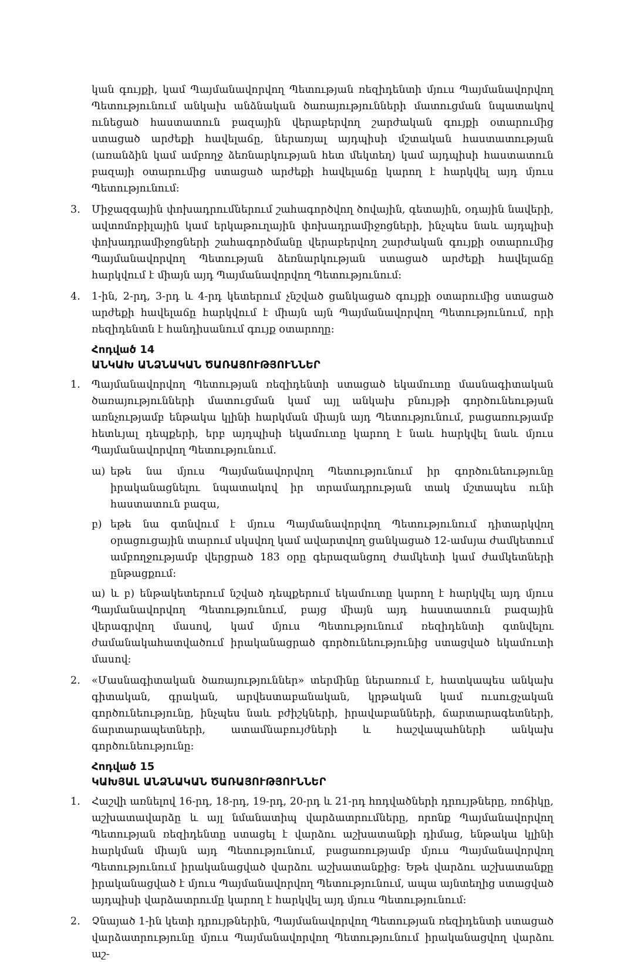կան գույքի, կամ Պայմանավորվող Պետության ռեզիդենտի մյուս Պայմանավորվող Պետությունում անկախ անձնական ծառայությունների մատուցման նպատակով ունեցած հաստատուն բազային վերաբերվող շարժական գույքի օտարումից ստացած արժեքի հավելաճը, ներառյալ այդպիսի մշտական հաստատության (առանձին կամ ամբողջ ձեռնարկության հետ մեկտեղ) կամ այդպիսի հաստատուն բազայի օտարումից ստացած արժեքի հավելաճը կարող է հարկվել այդ մյուս Պետությունում:
3. Միջազգային փոխադրումներում շահագործվող ծովային, գետային, օդային նավերի, ավտոմոբիլային կամ երկաթուղային փոխադրամիջոցների, ինչպես նաև այդպիսի փոխադրամիջոցների շահագործմանը վերաբերվող շարժական գույքի օտարումից Պայմանավորվող Պետության ձեռնարկության ստացած արժեքի հավելաճը հարկվում է միայն այդ Պայմանավորվող Պետությունում:
4. 1-ին, 2-րդ, 3-րդ և 4-րդ կետերում չնշված ցանկացած գույքի օտարումից ստացած արժեքի հավելաճը հարկվում է միայն այն Պայմանավորվող Պետությունում, որի ռեզիդենտն է հանդիսանում գույք օտարողը:
Հոդված 14
ԱՆԿԱԽ ԱՆՁՆԱԿԱՆ ԾԱՌԱՅՈՒԹՅՈՒՆՆԵՐ
1. Պայմանավորվող Պետության ռեզիդենտի ստացած եկամուտը մասնագիտական ծառայությունների մատուցման կամ այլ անկախ բնույթի գործունեության առնչությամբ ենթակա կլինի հարկման միայն այդ Պետությունում, բացառությամբ հետևյալ դեպքերի, երբ այդպիսի եկամուտը կարող է նաև հարկվել նաև մյուս Պայմանավորվող Պետությունում.
ա) եթե նա մյուս Պայմանավորվող Պետությունում իր գործունեությունը իրականացնելու նպատակով իր տրամադրության տակ մշտապես ունի հաստատուն բազա,
բ) եթե նա գտնվում է մյուս Պայմանավորվող Պետությունում դիտարկվող օրացուցային տարում սկսվող կամ ավարտվող ցանկացած 12-ամսյա ժամկետում ամբողջությամբ վերցրած 183 օրը գերազանցող ժամկետի կամ ժամկետների ընթացքում:
ա) և բ) ենթակետերում նշված դեպքերում եկամուտը կարող է հարկվել այդ մյուս Պայմանավորվող Պետությունում, բայց միայն այդ հաստատուն բազային վերագրվող մասով, կամ մյուս Պետությունում ռեզիդենտի գտնվելու ժամանակահատվածում իրականացրած գործունեությունից ստացված եկամուտի մասով:
2. «Մասնագիտական ծառայություններ» տերմինը ներառում է, հատկապես անկախ գիտական, գրական, արվեստաբանական, կրթական կամ ուսուցչական գործունեությունը, ինչպես նաև բժիշկների, իրավաբանների, ճարտարագետների, ճարտարապետների, ատամնաբույժների և հաշվապահների անկախ գործունեությունը:
Հոդված 15
ԿԱԽՅԱԼ ԱՆՁՆԱԿԱՆ ԾԱՌԱՅՈՒԹՅՈՒՆՆԵՐ
1. Հաշվի առնելով 16-րդ, 18-րդ, 19-րդ, 20-րդ և 21-րդ հոդվածների դրույթները, ռոճիկը, աշխատավարձը և այլ նմանատիպ վարձատրումները, որոնք Պայմանավորվող Պետության ռեզիդենտը ստացել է վարձու աշխատանքի դիմաց, ենթակա կլինի հարկման միայն այդ Պետությունում, բացառությամբ մյուս Պայմանավորվող Պետությունում իրականացված վարձու աշխատանքից: Եթե վարձու աշխատանքը իրականացված է մյուս Պայմանավորվող Պետությունում, ապա այնտեղից ստացված այդպիսի վարձատրումը կարող է հարկվել այդ մյուս Պետությունում:
2. Չնայած 1-ին կետի դրույթներին, Պայմանավորվող Պետության ռեզիդենտի ստացած վարձատրությունը մյուս Պայմանավորվող Պետությունում իրականացվող վարձու աշ-